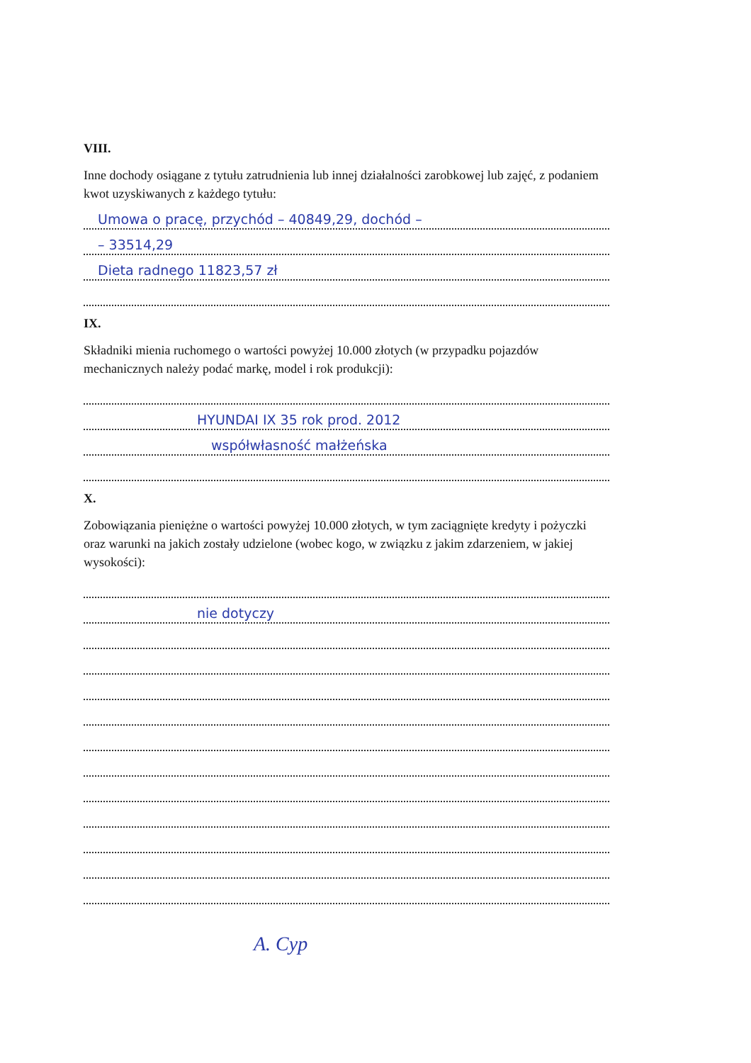VIII.
Inne dochody osiągane z tytułu zatrudnienia lub innej działalności zarobkowej lub zajęć, z podaniem kwot uzyskiwanych z każdego tytułu:
Umowa o pracę, przychód – 40849,29, dochód –
– 33514,29
Dieta radnego 11823,57 zł
IX.
Składniki mienia ruchomego o wartości powyżej 10.000 złotych (w przypadku pojazdów mechanicznych należy podać markę, model i rok produkcji):
HYUNDAI IX 35 rok prod. 2012
współwłasność małżeńska
X.
Zobowiązania pieniężne o wartości powyżej 10.000 złotych, w tym zaciągnięte kredyty i pożyczki oraz warunki na jakich zostały udzielone (wobec kogo, w związku z jakim zdarzeniem, w jakiej wysokości):
nie dotyczy
A. Cyp